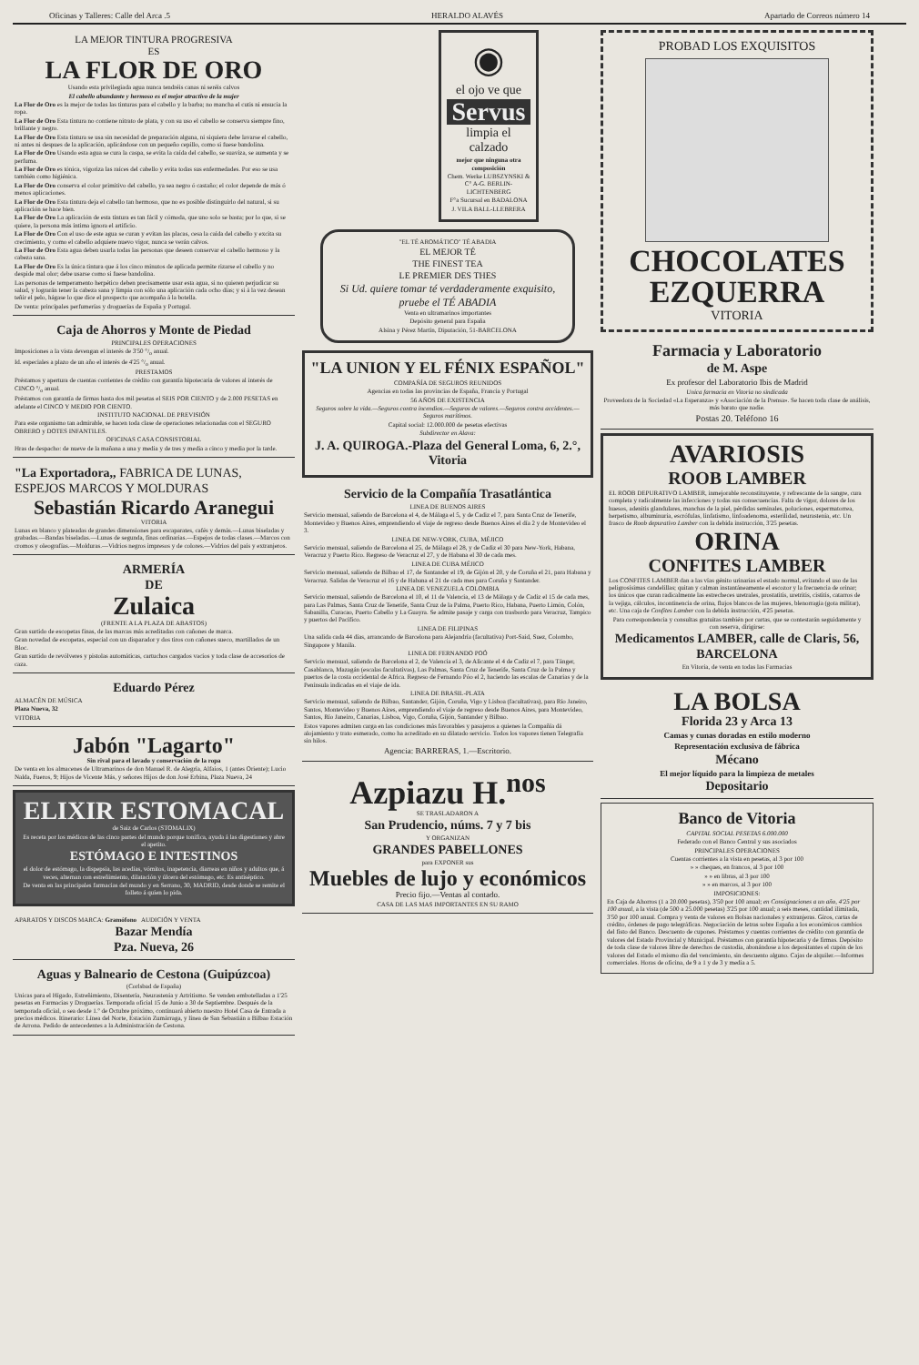Oficinas y Talleres: Calle del Arca .5 HERALDO ALAVÉS Apartado de Correos número 14
LA MEJOR TINTURA PROGRESIVA
ES
LA FLOR DE ORO
Usando esta privilegiada agua nunca tendréis canas ni seréis calvos
El cabello abundante y hermoso es el mejor atractivo de la mujer
La Flor de Oro es la mejor de todas las tinturas para el cabello y la barba; no mancha el cutis ni ensucia la ropa.
La Flor de Oro Esta tintura no contiene nitrato de plata, y con su uso el cabello se conserva siempre fino, brillante y negro.
La Flor de Oro Esta tintura se usa sin necesidad de preparación alguna, ni siquiera debe lavarse el cabello, ni antes ni despues de la aplicación, aplicándose con un pequeño cepillo, como si fuese bandolina.
La Flor de Oro Usando esta agua se cura la caspa, se evita la caída del cabello, se suaviza, se aumenta y se perfuma.
La Flor de Oro es tónica, vigoriza las raíces del cabello y evita todas sus enfermedades. Por eso se usa también como higiénica.
La Flor de Oro conserva el color primitivo del cabello, ya sea negro ó castaño; el color depende de más ó menos aplicaciones.
La Flor de Oro Esta tintura deja el cabello tan hermoso, que no es posible distinguirlo del natural, si su aplicación se hace bien.
La Flor de Oro La aplicación de esta tintura es tan fácil y cómoda, que uno solo se basta; por lo que, si se quiere, la persona más íntima ignora el artificio.
La Flor de Oro Con el uso de este agua se curan y evitan las placas, cesa la caída del cabello y excita su crecimiento, y como el cabello adquiere nuevo vigor, nunca se verán calvos.
La Flor de Oro Esta agua deben usarla todas las personas que deseen conservar el cabello hermoso y la cabeza sana.
La Flor de Oro Es la única tintura que á los cinco minutos de aplicada permite rizarse el cabello y no despide mal olor; debe usarse como si fuese bandolina.
Las personas de temperamento herpético deben precisamente usar esta agua, si no quieren perjudicar su salud, y lograrán tener la cabeza sana y limpia con sólo una aplicación cada ocho días; y si á la vez desean teñir el pelo, hágase lo que dice el prospecto que acompaña á la botella.
De venta: principales perfumerías y droguerías de España y Portugal.
Caja de Ahorros y Monte de Piedad
PRINCIPALES OPERACIONES
Imposiciones a la vista devengan el interés de 3'50 °/<sub>o</sub> anual.
Id. especiales a plazo de un año el interés de 4'25 °/<sub>o</sub> anual.
PRESTAMOS
Préstamos y apertura de cuentas corrientes de crédito con garantía hipotecaria de valores al interés de CINCO °/<sub>o</sub> anual.
Préstamos con garantía de firmas hasta dos mil pesetas el SEIS POR CIENTO y de 2.000 PESETAS en adelante el CINCO Y MEDIO POR CIENTO.
INSTITUTO NACIONAL DE PREVISIÓN
Para este organismo tan admirable, se hacen toda clase de operaciones relacionadas con el SEGURO OBRERO y DOTES INFANTILES.
OFICINAS CASA CONSISTORIAL
Hras de despacho: de nueve de la mañana a una y media y de tres y media a cinco y media por la tarde.
"La Exportadora,, FABRICA DE LUNAS, ESPEJOS MARCOS Y MOLDURAS
Sebastián Ricardo Aranegui
VITORIA
Lunas en blanco y plateadas de grandes dimensiones para escaparates, cafés y demás.—Lunas biseladas y grabadas.—Bandas biseladas.—Lunas de segunda, finas ordinarias.—Espejos de todas clases.—Marcos con cromos y oleografías.—Molduras.—Vidrios negros impresos y de colores.—Vidrios del país y extranjeros.
ARMERÍA
DE
Zulaica
(FRENTE A LA PLAZA DE ABASTOS)
Gran surtido de escopetas finas, de las marcas más acreditadas con cañones de marca.
Gran novedad de escopetas, especial con un disparador y dos tiros con cañones sueco, martillados de un Bloc.
Gran surtido de revólveres y pistolas automáticas, cartuchos cargados vacíos y toda clase de accesorios de caza.
Eduardo Pérez
ALMACÉN DE MÚSICA
Plaza Nueva, 32
VITORIA
Jabón "Lagarto"
Sin rival para el lavado y conservación de la ropa
De venta en los almacenes de Ultramarinos de don Manuel R. de Alegría, Alfaios, 1 (antes Oriente); Lucio Nalda, Fueros, 9; Hijos de Vicente Más, y señores Hijos de don José Erbina, Plaza Nueva, 24
ELIXIR ESTOMACAL
de Saiz de Carlos (STOMALIX)
Es receta por los médicos de las cinco partes del mundo porque tonifica, ayuda á las digestiones y abre el apetito.
ESTÓMAGO E INTESTINOS
el dolor de estómago, la dispepsia, las acedías, vómitos, inapetencia, diarreas en niños y adultos que, á veces, alternan con estreñimiento, dilatación y úlcera del estómago, etc. Es antiséptico.
De venta en las principales farmacias del mundo y en Serrano, 30, MADRID, desde donde se remite el folleto á quien lo pida.
APARATOS Y DISCOS MARCA: Gramófono AUDICIÓN Y VENTA
Bazar Mendía
Pza. Nueva, 26
Aguas y Balneario de Cestona (Guipúzcoa)
(Corlsbad de España)
Unicas para el Hígado, Estreñimiento, Disentería, Neurastenia y Artritismo. Se venden embotelladas a 1'25 pesetas en Farmacias y Droguerías. Temporada oficial 15 de Junio a 30 de Septiembre. Después de la temporada oficial, o sea desde 1.º de Octubre próximo, continuará abierto nuestro Hotel Casa de Entrada a precios médicos. Itinerario: Línea del Norte, Estación Zumárraga, y línea de San Sebastián a Bilbao Estación de Arrona. Pedido de antecedentes a la Administración de Cestona.
◉
el ojo ve que
Servus
limpia el calzado
mejor que ninguna otra composición
Chem. Werke LUBSZYNSKI & C° A-G. BERLIN-LICHTENBERG
F°a Sucursal en BADALONA
J. VILA BALL-LLEBRERA
"EL TÉ AROMÁTICO" TÉ ABADIA
EL MEJOR TÉ
THE FINEST TEA
LE PREMIER DES THES
Si Ud. quiere tomar té verdaderamente exquisito, pruebe el TÉ ABADIA
Venta en ultramarinos importantes
Depósito general para España
Alsina y Pérez Martín, Diputación, 51-BARCELONA
"LA UNION Y EL FÉNIX ESPAÑOL"
COMPAÑÍA DE SEGUROS REUNIDOS
Agencias en todas las provincias de España, Francia y Portugal
56 AÑOS DE EXISTENCIA
Seguros sobre la vida.—Seguros contra incendios.—Seguros de valores.—Seguros contra accidentes.—Seguros marítimos.
Capital social: 12.000.000 de pesetas efectivas
Subdirector en Alava:
J. A. QUIROGA.-Plaza del General Loma, 6, 2.°, Vitoria
Servicio de la Compañía Trasatlántica
LINEA DE BUENOS AIRES
Servicio mensual, saliendo de Barcelona el 4, de Málaga el 5, y de Cadiz el 7, para Santa Cruz de Tenerife, Montevideo y Buenos Aires, emprendiendo el viaje de regreso desde Buenos Aires el día 2 y de Montevideo el 3.
LINEA DE NEW-YORK, CUBA, MÉJICO
Servicio mensual, saliendo de Barcelona el 25, de Málaga el 28, y de Cadiz el 30 para New-York, Habana, Veracruz y Puerto Rico. Regreso de Veracruz el 27, y de Habana el 30 de cada mes.
LINEA DE CUBA MÉJICO
Servicio mensual, saliendo de Bilbao el 17, de Santander el 19, de Gijón el 20, y de Coruña el 21, para Habana y Veracruz. Salidas de Veracruz el 16 y de Habana el 21 de cada mes para Coruña y Santander.
LINEA DE VENEZUELA COLOMBIA
Servicio mensual, saliendo de Barcelona el 10, el 11 de Valencia, el 13 de Málaga y de Cadiz el 15 de cada mes, para Las Palmas, Santa Cruz de Tenerife, Santa Cruz de la Palma, Puerto Rico, Habana, Puerto Limón, Colón, Sabanilla, Curacao, Puerto Cabello y La Guayra. Se admite pasaje y carga con trasbordo para Veracruz, Tampico y puertos del Pacífico.
LINEA DE FILIPINAS
Una salida cada 44 días, arrancando de Barcelona para Alejandría (facultativa) Port-Said, Suez, Colombo, Singapore y Manila.
LINEA DE FERNANDO POÓ
Servicio mensual, saliendo de Barcelona el 2, de Valencia el 3, de Alicante el 4 de Cadiz el 7, para Tánger, Casablanca, Mazagán (escalas facultativas), Las Palmas, Santa Cruz de Tenerife, Santa Cruz de la Palma y puertos de la costa occidental de Africa. Regreso de Fernando Póo el 2, haciendo las escalas de Canarias y de la Península indicadas en el viaje de ida.
LINEA DE BRASIL-PLATA
Servicio mensual, saliendo de Bilbao, Santander, Gijón, Coruña, Vigo y Lisboa (facultativas), para Río Janeiro, Santos, Montevideo y Buenos Aires, emprendiendo el viaje de regreso desde Buenos Aires, para Montevideo, Santos, Río Janeiro, Canarias, Lisboa, Vigo, Coruña, Gijón, Santander y Bilbao.
Estos vapores admiten carga en las condiciones más favorables y pasajeros a quienes la Compañía dá alojamiento y trato esmerado, como ha acreditado en su dilatado servicio. Todos los vapores tienen Telegrafía sin hilos.
Agencia: BARRERAS, 1.—Escritorio.
Azpiazu H.<sup>nos</sup>
SE TRASLADARON A
San Prudencio, núms. 7 y 7 bis
Y ORGANIZAN
GRANDES PABELLONES
para EXPONER sus
Muebles de lujo y económicos
Precio fijo.—Ventas al contado.
CASA DE LAS MAS IMPORTANTES EN SU RAMO
PROBAD LOS EXQUISITOS
CHOCOLATES EZQUERRA
VITORIA
Farmacia y Laboratorio
de M. Aspe
Ex profesor del Laboratorio Ibis de Madrid
Unica farmacia en Vitoria no sindicada
Proveedora de la Sociedad «La Esperanza» y «Asociación de la Prensa». Se hacen toda clase de análisis, más barato que nadie.
Postas 20. Teléfono 16
AVARIOSIS
ROOB LAMBER
EL ROOB DEPURATIVO LAMBER, inmejorable reconstituyente, y refrescante de la sangre, cura completa y radicalmente las infecciones y todas sus consecuencias. Falta de vigor, dolores de los huesos, adenitis glandulares, manchas de la piel, pérdidas seminales, poluciones, espermatorrea, herpetismo, albuminuria, escrófulas, linfatismo, linfoadenoma, esterilidad, neurastenia, etc. Un frasco de Roob depurativo Lamber con la debida instrucción, 3'25 pesetas.
ORINA
CONFITES LAMBER
Los CONFITES LAMBER dan a las vías génito urinarias el estado normal, evitando el uso de las peligrosísimas candelillas; quitan y calman instantáneamente el escozor y la frecuencia de orinar; los únicos que curan radicalmente las estrecheces uretrales, prostatitis, uretritis, cistitis, catarros de la vejiga, cálculos, incontinencia de orina, flujos blancos de las mujeres, blenorragia (gota militar), etc. Una caja de Confites Lamber con la debida instrucción, 4'25 pesetas.
Para correspondencia y consultas gratuitas también por cartas, que se contestarán seguidamente y con reserva, dirigirse:
Medicamentos LAMBER, calle de Claris, 56, BARCELONA
En Vitoria, de venta en todas las Farmacias
LA BOLSA
Florida 23 y Arca 13
Camas y cunas doradas en estilo moderno
Representación exclusiva de fábrica
Mécano
El mejor líquido para la limpieza de metales
Depositario
Banco de Vitoria
CAPITAL SOCIAL PESETAS 6.000.000
Federado con el Banco Central y sus asociados
PRINCIPALES OPERACIONES
Cuentas corrientes a la vista en pesetas, al 3 por 100
» » cheques, en francos, al 3 por 100
» » en libras, al 3 por 100
» » en marcos, al 3 por 100
IMPOSICIONES:
En Caja de Ahorros (1 a 20.000 pesetas), 3'50 por 100 anual; en Consignaciones a un año, 4'25 por 100 anual, a la vista (de 500 a 25.000 pesetas) 3'25 por 100 anual; a seis meses, cantidad ilimitada, 3'50 por 100 anual. Compra y venta de valores en Bolsas nacionales y extranjeras. Giros, cartas de crédito, órdenes de pago telegráficas. Negociación de letras sobre España a los económicos cambios del fisto del Banco. Descuento de cupones. Préstamos y cuentas corrientes de crédito con garantía de valores del Estado Provincial y Municipal. Préstamos con garantía hipotecaria y de firmas. Depósito de toda clase de valores libre de derechos de custodia, abonándose a los depositantes el cupón de los valores del Estado el mismo día del vencimiento, sin descuento alguno. Cajas de alquiler.—Informes comerciales. Horas de oficina, de 9 a 1 y de 3 y media a 5.